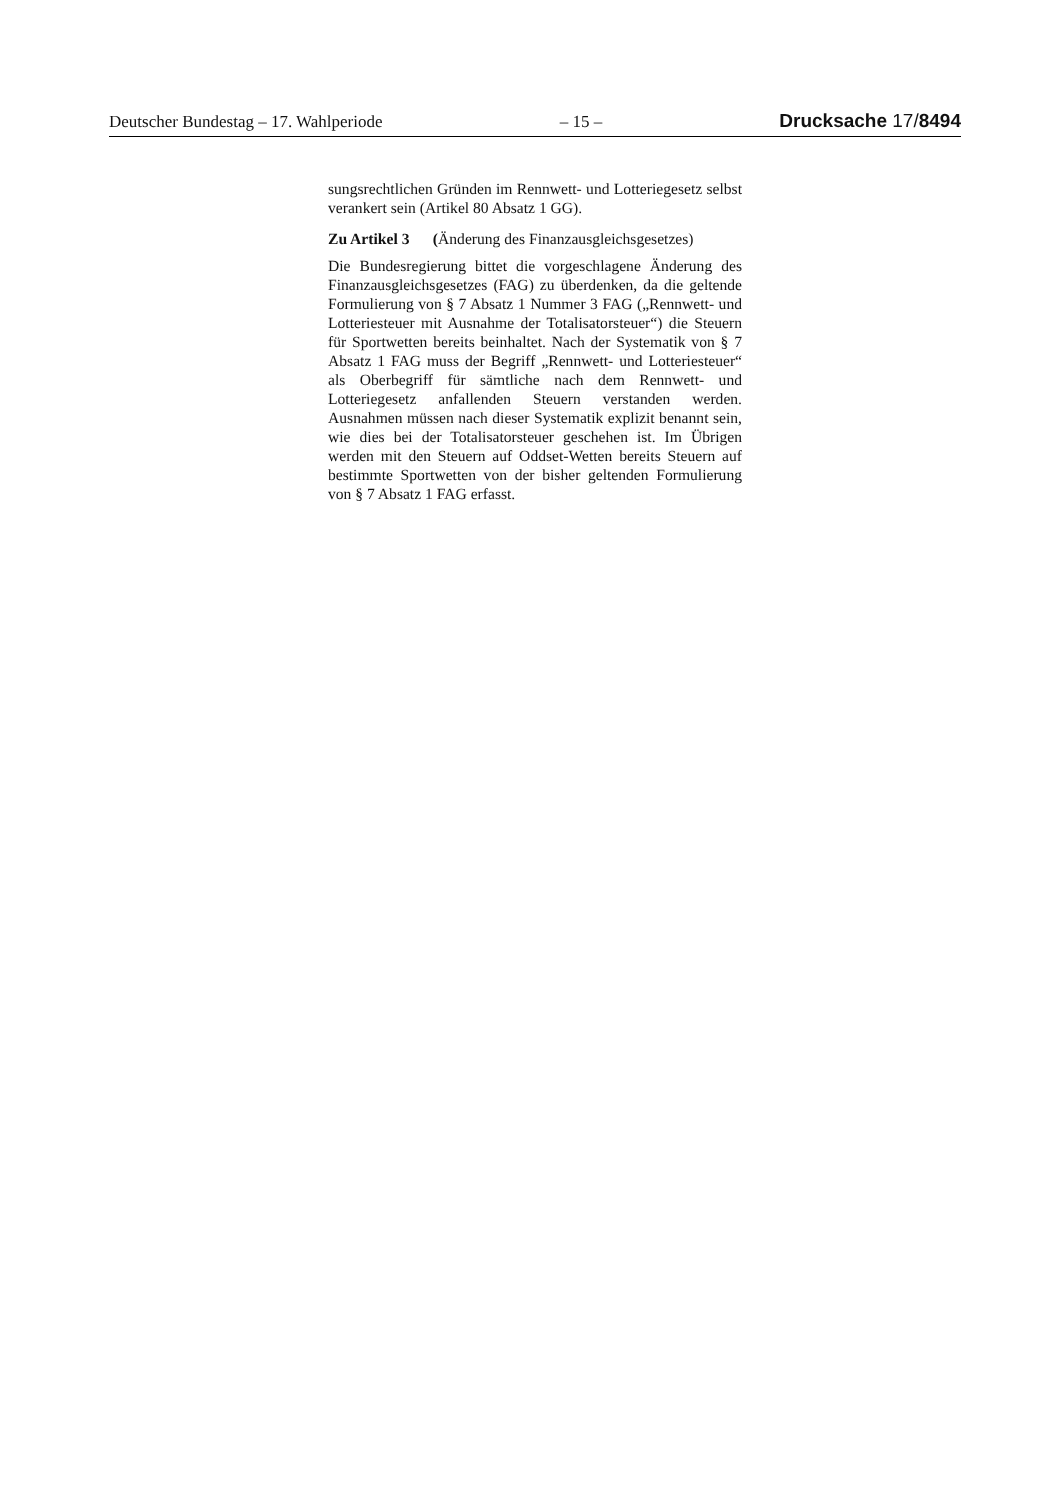Deutscher Bundestag – 17. Wahlperiode – 15 – Drucksache 17/8494
sungsrechtlichen Gründen im Rennwett- und Lotteriegesetz selbst verankert sein (Artikel 80 Absatz 1 GG).
Zu Artikel 3 (Änderung des Finanzausgleichsgesetzes)
Die Bundesregierung bittet die vorgeschlagene Änderung des Finanzausgleichsgesetzes (FAG) zu überdenken, da die geltende Formulierung von § 7 Absatz 1 Nummer 3 FAG („Rennwett- und Lotteriesteuer mit Ausnahme der Totalisatorsteuer“) die Steuern für Sportwetten bereits beinhaltet. Nach der Systematik von § 7 Absatz 1 FAG muss der Begriff „Rennwett- und Lotteriesteuer“ als Oberbegriff für sämtliche nach dem Rennwett- und Lotteriegesetz anfallenden Steuern verstanden werden. Ausnahmen müssen nach dieser Systematik explizit benannt sein, wie dies bei der Totalisatorsteuer geschehen ist. Im Übrigen werden mit den Steuern auf Oddset-Wetten bereits Steuern auf bestimmte Sportwetten von der bisher geltenden Formulierung von § 7 Absatz 1 FAG erfasst.